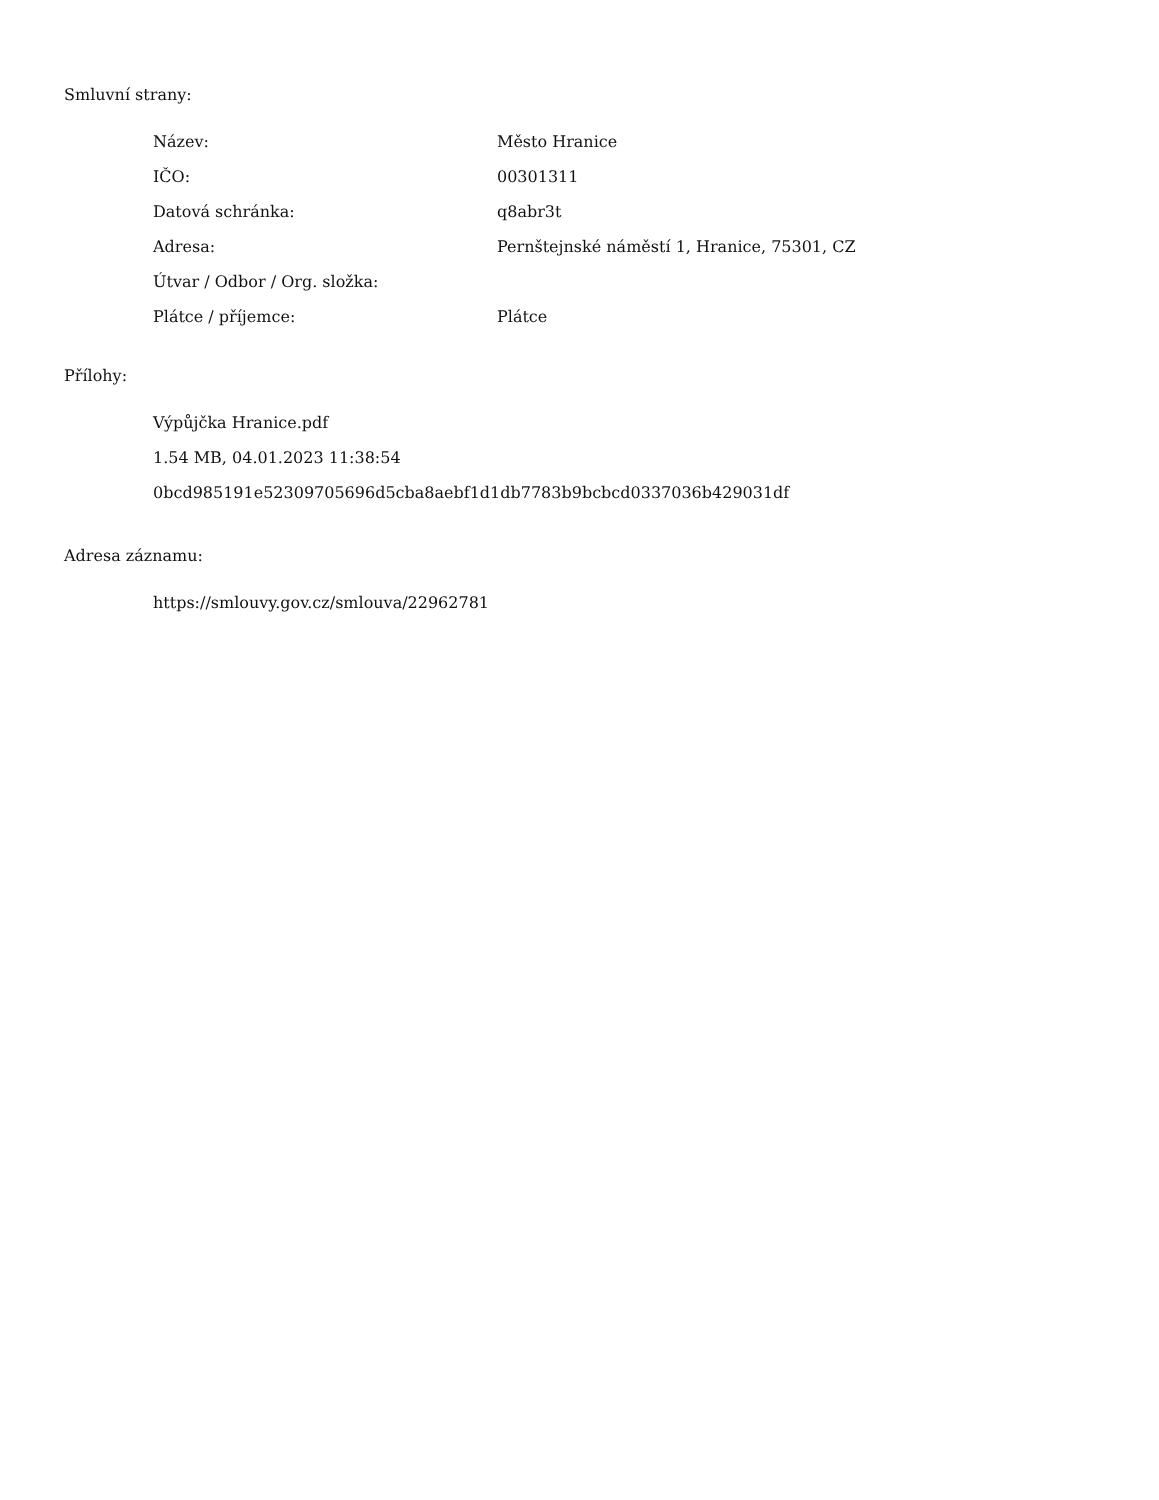Smluvní strany:
| Název: | Město Hranice |
| IČO: | 00301311 |
| Datová schránka: | q8abr3t |
| Adresa: | Pernštejnské náměstí 1, Hranice, 75301, CZ |
| Útvar / Odbor / Org. složka: | |
| Plátce / příjemce: | Plátce |
Přílohy:
Výpůjčka Hranice.pdf
1.54 MB, 04.01.2023 11:38:54
0bcd985191e52309705696d5cba8aebf1d1db7783b9bcbcd0337036b429031df
Adresa záznamu:
https://smlouvy.gov.cz/smlouva/22962781